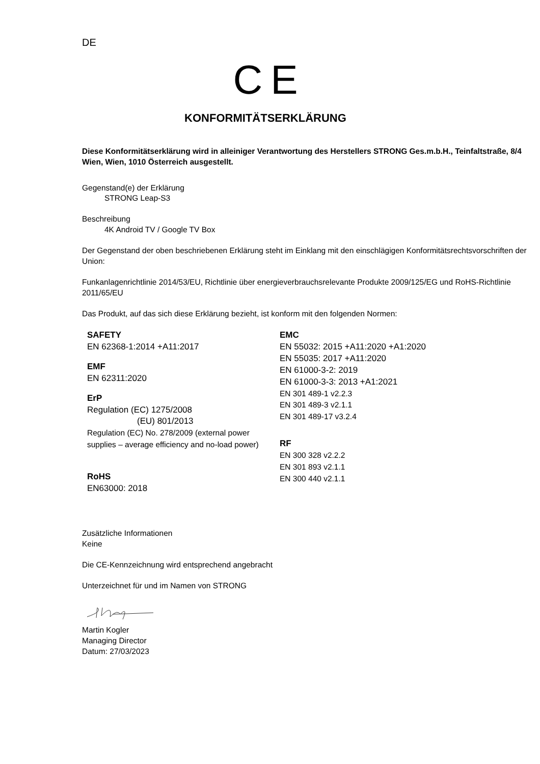DE
C E
KONFORMITÄTSERKLÄRUNG
Diese Konformitätserklärung wird in alleiniger Verantwortung des Herstellers STRONG Ges.m.b.H., Teinfaltstraße, 8/4 Wien, Wien, 1010 Österreich ausgestellt.
Gegenstand(e) der Erklärung
STRONG Leap-S3
Beschreibung
4K Android TV / Google TV Box
Der Gegenstand der oben beschriebenen Erklärung steht im Einklang mit den einschlägigen Konformitätsrechtsvorschriften der Union:
Funkanlagenrichtlinie 2014/53/EU, Richtlinie über energieverbrauchsrelevante Produkte 2009/125/EG und RoHS-Richtlinie 2011/65/EU
Das Produkt, auf das sich diese Erklärung bezieht, ist konform mit den folgenden Normen:
SAFETY
EN 62368-1:2014 +A11:2017
EMF
EN 62311:2020
ErP
Regulation (EC) 1275/2008
(EU) 801/2013
Regulation (EC) No. 278/2009 (external power supplies – average efficiency and no-load power)
RoHS
EN63000: 2018
EMC
EN 55032: 2015 +A11:2020 +A1:2020
EN 55035: 2017 +A11:2020
EN 61000-3-2: 2019
EN 61000-3-3: 2013 +A1:2021
EN 301 489-1 v2.2.3
EN 301 489-3 v2.1.1
EN 301 489-17 v3.2.4
RF
EN 300 328 v2.2.2
EN 301 893 v2.1.1
EN 300 440 v2.1.1
Zusätzliche Informationen
Keine
Die CE-Kennzeichnung wird entsprechend angebracht
Unterzeichnet für und im Namen von STRONG
Martin Kogler
Managing Director
Datum: 27/03/2023